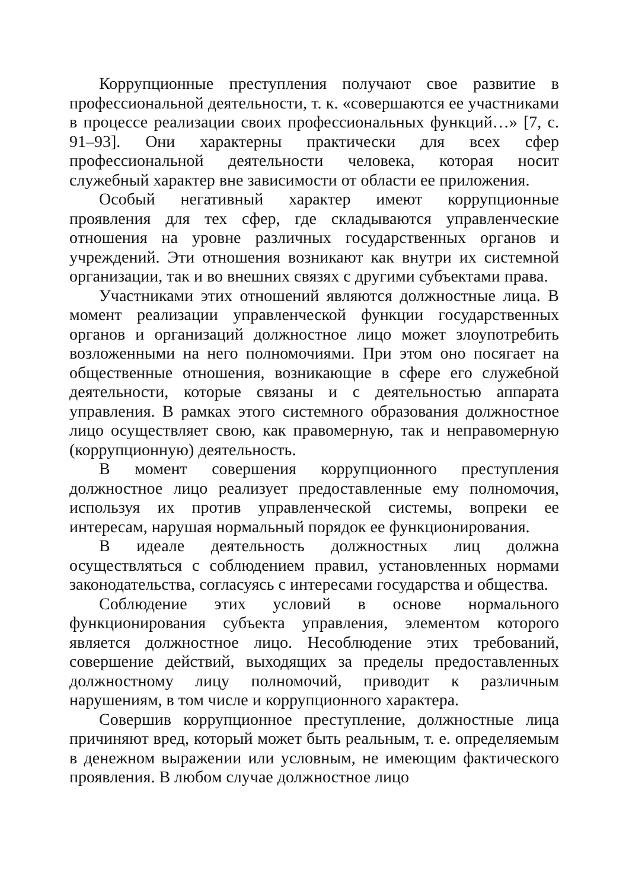Коррупционные преступления получают свое развитие в профессиональной деятельности, т. к. «совершаются ее участниками в процессе реализации своих профессиональных функций…» [7, с. 91–93]. Они характерны практически для всех сфер профессиональной деятельности человека, которая носит служебный характер вне зависимости от области ее приложения.
Особый негативный характер имеют коррупционные проявления для тех сфер, где складываются управленческие отношения на уровне различных государственных органов и учреждений. Эти отношения возникают как внутри их системной организации, так и во внешних связях с другими субъектами права.
Участниками этих отношений являются должностные лица. В момент реализации управленческой функции государственных органов и организаций должностное лицо может злоупотребить возложенными на него полномочиями. При этом оно посягает на общественные отношения, возникающие в сфере его служебной деятельности, которые связаны и с деятельностью аппарата управления. В рамках этого системного образования должностное лицо осуществляет свою, как правомерную, так и неправомерную (коррупционную) деятельность.
В момент совершения коррупционного преступления должностное лицо реализует предоставленные ему полномочия, используя их против управленческой системы, вопреки ее интересам, нарушая нормальный порядок ее функционирования.
В идеале деятельность должностных лиц должна осуществляться с соблюдением правил, установленных нормами законодательства, согласуясь с интересами государства и общества.
Соблюдение этих условий в основе нормального функционирования субъекта управления, элементом которого является должностное лицо. Несоблюдение этих требований, совершение действий, выходящих за пределы предоставленных должностному лицу полномочий, приводит к различным нарушениям, в том числе и коррупционного характера.
Совершив коррупционное преступление, должностные лица причиняют вред, который может быть реальным, т. е. определяемым в денежном выражении или условным, не имеющим фактического проявления. В любом случае должностное лицо